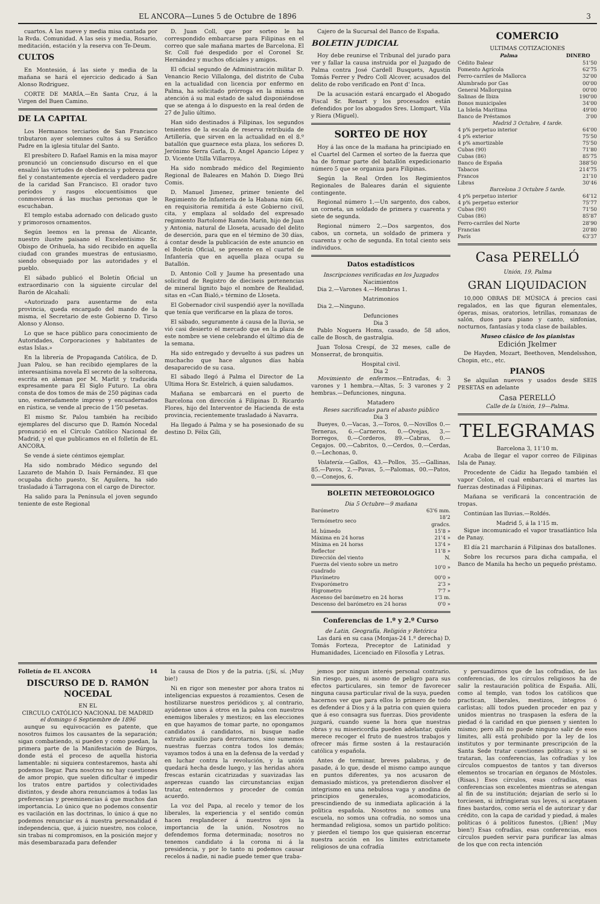EL ANCORA—Lunes 5 de Octubre de 1896 3
cuartos. A las nueve y media misa cantada por la Rvda. Comunidad. A las seis y media, Rosario, meditación, estación y la reserva con Te-Deum.
CULTOS
En Montesión, á las siete y media de la mañana se hará el ejercicio dedicado á San Alonso Rodriguez.
CORTE DE MARÍA.—En Santa Cruz, á la Virgen del Buen Camino.
DE LA CAPITAL
Los Hermanos terciarios de San Francisco tributaron ayer solemnes cultos á su Seráfico Padre en la iglesia titular del Santo.
El presbítero D. Rafael Ramis en la misa mayor pronunció un conciensudo discurso en el que ensalzó las virtudes de obediencia y pobreza que fiel y constantemente ejercía el verdadero padre de la caridad San Francisco. El orador tuvo períodos y rasgos elocuentísimos que conmovieron á las muchas personas que le escuchaban.
El templo estaba adornado con delicado gusto y primorosos ornamentos.
Según leemos en la prensa de Alicante, nuestro ilustre paisano el Excelentísimo Sr. Obispo de Orihuela, ha sido recibido en aquella ciudad con grandes muestras de entusiasmo, siendo obsequiado por las autoridades y el pueblo.
El sábado publicó el Boletín Oficial un extraordinario con la siguiente circular del Barón de Alcahalí:
«Autorizado para ausentarme de esta provincia, queda encargado del mando de la misma, el Secretario de este Gobierno D. Tirso Alonso y Alonso.
Lo que se hace público para conocimiento de Autoridades, Corporaciones y habitantes de estas Islas.»
En la librería de Propaganda Católica, de D. Juan Palou, se han recibido ejemplares de la interesantísima novela El secreto de la solterona, escrita en aleman por M. Marlit y traducida expresamente para El Siglo Futuro. La obra consta de dos tomos de más de 250 páginas cada uno, esmeradamente impreso y encuadernados en rústica, se vende al precio de 1'50 pesetas.
El mismo Sr. Palou también ha recibido ejemplares del discurso que D. Ramón Nocedal pronunció en el Círculo Católico Nacional de Madrid, y el que publicamos en el folletín de EL ANCORA.
Se vende á siete céntimos ejemplar.
Ha sido nombrado Médico segundo del Lazareto de Mahón D. Isaís Fernández. El que ocupaba dicho puesto, Sr. Aguilera, ha sido trasladado á Tarragona con el cargo de Director.
Ha salido para la Península el joven segundo teniente de este Regional
D. Juan Coll, que por sorteo le ha correspondido embarcarse para Filipinas en el correo que sale mañana martes de Barcelona. El Sr. Coll fué despedido por el Coronel Sr. Hernández y muchos oficiales y amigos.
El oficial segundo de Administración militar D. Venancio Recio Villalonga, del distrito de Cuba en la actualidad con licencia por enfermo en Palma, ha solicitado prórroga en la misma en atención á su mal estado de salud disponiéndose que se atenga á lo dispuesto en la real órden de 27 de Julio último.
Han sido destinados á Filipinas, los segundos tenientes de la escala de reserva retribuida de Artillería, que sirven en la actualidad en el 8.º batallón que guarnece esta plaza, los señores D. Jerónimo Serra Garla, D. Angel Apancio López y D. Vicente Utilla Villarroya.
Ha sido nombrado médico del Regimiento Regional de Baleares en Mahón D. Diego Brú Comis.
D. Manuel Jimenez, primer teniente del Regimiento de Infantería de la Habana núm 66, en requisitoria remitida á este Gobierno civil, cita, y emplaza al soldado del expresado regimiento Bartolomé Ramón Marín, hijo de Juan y Antonia, natural de Lloseta, acusado del delito de deserción, para que en el término de 30 días, á contar desde la publicación de este anuncio en el Boletín Oficial, se presente en el cuartel de Infantería que en aquella plaza ocupa su Batallón.
D. Antonio Coll y Jaume ha presentado una solicitud de Registro de dieciseis pertenencias de mineral lignito bajo el nombre de Realidad, sitas en «Can Bialó,» término de Lloseta.
El Gobernador civil suspendió ayer la novillada que tenía que verificarse en la plaza de toros.
El sábado, seguramente á causa de la lluvia, se vió casi desierto el mercado que en la plaza de este nombre se viene celebrando el último día de la semana.
Ha sido entregado y devuelto á sus padres un muchacho que hace algunos días había desaparecido de su casa.
El sábado llegó á Palma el Director de La Ultima Hora Sr. Estelrich, á quien saludamos.
Mañana se embarcará en el puerto de Barcelona con dirección á Filipinas D. Ricardo Flores, hijo del Interventor de Hacienda de esta provincia, recientemente trasladado á Navarra.
Ha llegado á Palma y se ha posesionado de su destino D. Félix Gili,
Cajero de la Sucursal del Banco de España.
BOLETIN JUDICIAL
Hoy debe reunirse el Tribunal del jurado para ver y fallar la causa instruida por el Juzgado de Palma contra José Cardell Busquets, Agustín Tomás Ferrer y Pedro Coll Alcover, acusados del delito de robo verificado en Pont d' Inca.
De la acusación estará encargado el Abogado Fiscal Sr. Renart y los procesados están defendidos por los abogados Sres. Llompart, Vila y Riera (Miguel).
SORTEO DE HOY
Hoy á las once de la mañana ha principiado en el Cuartel del Carmen el sorteo de la fuerza que ha de formar parte del batallón expedicionario número 5 que se organiza para Filipinas.
Según la Real Orden los Regimientos Regionales de Baleares darán el siguiente contingente.
Regional número 1.—Un sargento, dos cabos, un corneta, un soldado de primera y cuarenta y siete de segunda.
Regional número 2.—Dos sargentos, dos cabos, un corneta, un soldado de primera y cuarenta y ocho de segunda. En total ciento seis individuos.
Datos estadísticos
Inscripciones verificadas en los Juzgados
Nacimientos
Dia 2.—Varones 4.—Hembras 1.
Matrimonios
Dia 2.—Ninguno.
Defunciones
Dia 3
Pablo Noguera Homs, casado, de 58 años, calle de Bosch, de gastralgia.
Juan Tolosa Crespí, de 32 meses, calle de Monserrat, de bronquitis.
Hospital civil.
Dia 2
Movimiento de enfermos.—Entradas, 4: 3 varones y 1 hembra.—Altas, 5: 3 varones y 2 hembras.—Defunciones, ninguna.
Matadero
Reses sacrificadas para el abasto público
Dia 3
Bueyes, 0.—Vacas, 3.—Toros, 0.—Novillos 0.—Terneras, 6.—Carneros, 0.—Ovejas, 3.—Borregos, 0.—Corderos, 89.—Cabras, 0.—Cegajos. 00.—Cabritos, 0.—Cerdos, 0.—Cerdas, 0.—Lechonas, 0.
Volatería.—Gallos, 43.—Pollos, 35.—Gallinas, 85.—Pavos, 2.—Pavas, 5.—Palomas, 00.—Patos, 0.—Conejos, 6.
BOLETIN METEOROLOGICO
Dia 5 Octubre—9 mañana
| Barómetro | 63'6 mm. |
| Termómetro seco | 18'2 gradcs. |
| Id. húmedo | 15'8 » |
| Máxima en 24 horas | 21'4 » |
| Mínima en 24 horas | 13'4 » |
| Reflector | 11'8 » |
| Dirección del viento | N. |
| Fuerza del viento sobre un metro cuadrado | 10'0 » |
| Pluvímetro | 00'0 » |
| Evaporómetro | 2'3 » |
| Higrometro | 7'7 » |
| Ascenso del barómetro en 24 horas | 1'3 m. |
| Descenso del barómetro en 24 horas | 0'0 » |
Conferencias de 1.º y 2.º Curso
de Latin, Geografía, Religión y Retórica
Las dará en su casa (Monjas-24 1.º derecha) D. Tomás Forteza, Preceptor de Latinidad y Humanidades, Licenciado en Filosofía y Letras.
COMERCIO
ULTIMAS COTIZACIONES
| Palma | DINERO |
| --- | --- |
| Cédito Balear | 51'50 |
| Fomento Agrícola | 62'75 |
| Ferro-carriles de Mallorca | 32'00 |
| Alumbrado por Gas | 00'00 |
| General Mallorquina | 00'00 |
| Salinas de Ibiza | 190'00 |
| Bonos municipales | 34'00 |
| La Isleña Marítima | 49'00 |
| Banco de Préstamos | 3'00 |
| Madrid 3 Octubre, 4 tarde. | |
| 4 p% perpetuo interior | 64'00 |
| 4 p% exterior | 75'50 |
| 4 p% amortizable | 75'50 |
| Cubas (90) | 71'80 |
| Cubas (86) | 85'75 |
| Banco de España | 388'50 |
| Tabacos | 214'75 |
| Francos | 21'10 |
| Libras | 30'46 |
| Barcelona 3 Octubre 5 tarde. | |
| 4 p% perpetuo interior | 64'12 |
| 4 p% perpetuo exterior | 75'77 |
| Cubas (90) | 71'50 |
| Cubas (86) | 85'87 |
| Ferro-carriles del Norte | 28'90 |
| Francias | 20'80 |
| París | 63'37 |
Casa PERELLÓ
Unión, 19, Palma
GRAN LIQUIDACION
10,000 OBRAS DE MÚSICA á precios casi regalados, en las que figuran elementales, óperas, misas, oratorios, letrillas, romanzas de salón, duos para piano y canto, sinfonías, nocturnos, fantasías y toda clase de bailables.
Museo clásico de los pianistas
Edición Jkelmer
De Hayden, Mozart, Beethoven, Mendelsshon, Chopin, etc., etc.
PIANOS
Se alquilan nuevos y usados desde SEIS PESETAS en adelante
Casa PERELLÓ
Calle de la Unión, 19—Palma.
TELEGRAMAS
Barcelona 3, 11'10 m.
Acaba de llegar el vapor correo de Filipinas Isla de Panay.
Procedente de Cádiz ha llegado también el vapor Colon, el cual embarcará el martes las fuerzas destinadas á Filipinas.
Mañana se verificará la concentración de tropas.
Continúan las lluvias.—Roldés.
Madrid 5, á la 1'15 m.
Sigue incomunicado el vapor trasatlántico Isla de Panay.
El día 21 marcharán á Filipinas dos batallones.
Sobre los recursos para dicha campaña, el Banco de Manila ha hecho un pequeño préstamo.
Folletín de EL ANCORA 14
DISCURSO DE D. RAMÓN NOCEDAL
EN EL
CIRCULO CATÓLICO NACIONAL DE MADRID
el domingo 6 Septiembre de 1896
aunque su equivocación es patente, que nosotros fuimos los causantes de la separación; sigan combatiendo, si pueden y como puedan, la primera parte de la Manifestación de Búrgos, donde está el proceso de aquella historia lamentable: ni siquiera contestaremos, hasta ahí podemos llegar. Para nosotros no hay cuestiones de amor propio, que suelen dificultar é impedir los tratos entre partidos y colectividades distintos, y desde ahora renunciamos á todas las preferencias y preeminencias á que muchos dan importancia. Lo único que no podemos consentir es vacilación en las doctrinas, lo único á que no podemos renunciar es á nuestra personalidad é independencia, que, á juicio nuestro, nos coloce, sin trabas ni compromisos, en la posición mejor y más desembarazada para defender
la causa de Dios y de la patria. (¡Sí, sí. ¡Muy bie!)
Ni en rigor son menester por ahora tratos ni inteligencias expuestos á rozamientos. Cesen de hostilizarse nuestros periódicos y, al contrario, ayúdense unos á otros en la palea con nuestros enemigos liberales y mestizos; en las elecciones en que hayamos de tomar parte, no opongamos candidatos á candidatos, ni busque nadie extraño auxilio para derrotarnos, sino sumemos nuestras fuerzas contra todos los demás; vayamos todos á una en la defensa de la verdad y en luchar contra la revolución, y la unión quedará hecha desde luego, y las heridas ahora frescas estarán cicatrizadas y suavizadas las asperezas cuando las circunstancias exijan tratar, entendernos y proceder de común acuerdo.
La voz del Papa, al recelo y temor de los liberales, la experiencia y el sentido común hacen resplandecer á nuestros ojos la importancia de la unión. Nosotros no defendemos forma determinada; nosotros no tenemos candidato á la corona ni á la presidencia, y por lo tanto ni podemos causar recelos á nadie, ni nadie puede temer que traba-
jemos por ningun interés personal contrario. Sin riesgo, pues, ni asomo de peligro para sus efectos particulares, sin temor de favorecer ninguna causa particular rival de la suya, pueden hacernos ver que para ellos lo primero de todo es defender á Dios y á la patria con quien quiera que á eso consagra sus fuerzas. Dios providente juzgará, cuando suene la hora que nuestras obras y su misericordia pueden adelantar, quién merece recoger el fruto de nuestros trabajos y ofrecer más firme sosten á la restauración católica y española.
Antes de terminar, breves palabras, y de pasade, á lo que, desde el mismo campo aunque en puntos diferentes, ya nos acusaron de demasiado místicos, ya pretendieron disolver el integrismo en una nebulosa vaga y anodina de principios generales, acomodaticios, prescindiendo de su inmediata aplicación á la política española. Nosotros no somos una escuela, no somos una cofradía, no somos una hermandad religiosa, somos un partido político: y pierden el tiempo los que quisieran encerrar nuestra acción en los límites extrictamete religiosos de una cofradía
y persuadirnos que de las cofradías, de las conferencias, de los círculos religiosos ha de salir la restauración política de España. Allí, como al templo, van todos los católicos que practican, liberales, mestizos, íntegros ó carlistas; allí todos pueden proceder en paz y unidos mientras no traspasen la esfera de la piedad ó la caridad en que piensen y sienten lo mismo; pero allí no puede ninguno salir de esos límites, allí está prohibido por la ley de los institutos y por terminante prescripción de la Santa Sede tratar cuestiones políticas; y si se trataran, las conferencias, las cofradías y los círculos compuestos de tantos y tan diversos elementos se trocarían en órganos de Móstoles. (Risas.) Esos círculos, esas cofradías, esas conferencias son excelentes mientras se atengan al fin de su institución; dejarían de serlo si lo torciesen, si infringieran sus leyes, si aceptasen fines bastardos, como sería el de autorizar y dar crédito, con la capa de caridad y piedad, á males políticas ó á políticos funestos. (¡Bien! ¡Muy bien!) Esas cofradías, esas conferencias, esos círculos pueden servir para purificar las almas de los que con recta intención